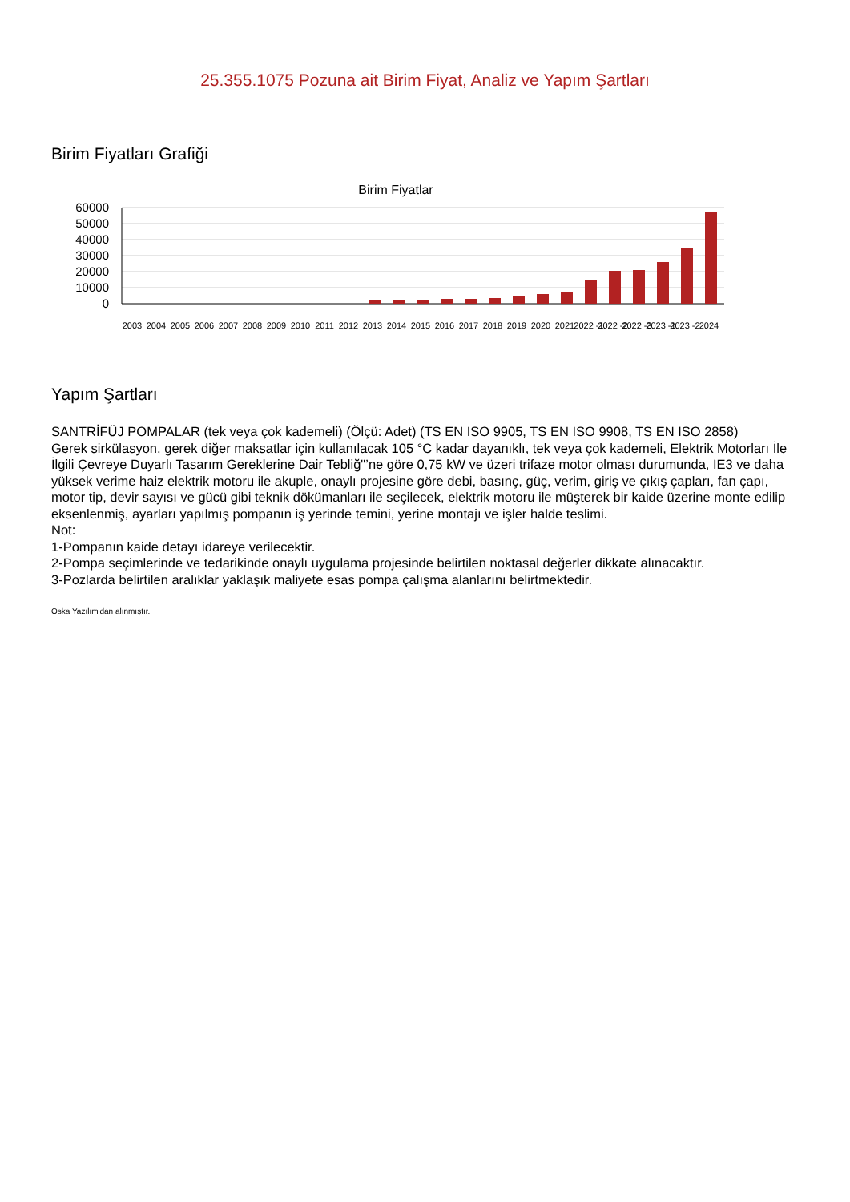25.355.1075 Pozuna ait Birim Fiyat, Analiz ve Yapım Şartları
Birim Fiyatları Grafiği
Birim Fiyatlar
60000
50000
40000
30000
20000
10000
0
2003
2004
2005
2006
2007
2008
2009
2010
2011
2012
2013
2014
2015
2016
2017
2018
2019
2020
2021
2022 -1
2022 -2
2022 -3
2023 -1
2023 -2
2024
Yapım Şartları
SANTRİFÜJ POMPALAR (tek veya çok kademeli) (Ölçü: Adet) (TS EN ISO 9905, TS EN ISO 9908, TS EN ISO 2858)
Gerek sirkülasyon, gerek diğer maksatlar için kullanılacak 105 °C kadar dayanıklı, tek veya çok kademeli, Elektrik Motorları İle İlgili Çevreye Duyarlı Tasarım Gereklerine Dair Tebliğ"’ne göre 0,75 kW ve üzeri trifaze motor olması durumunda, IE3 ve daha yüksek verime haiz elektrik motoru ile akuple, onaylı projesine göre debi, basınç, güç, verim, giriş ve çıkış çapları, fan çapı, motor tip, devir sayısı ve gücü gibi teknik dökümanları ile seçilecek, elektrik motoru ile müşterek bir kaide üzerine monte edilip eksenlenmiş, ayarları yapılmış pompanın iş yerinde temini, yerine montajı ve işler halde teslimi.
Not:
1-Pompanın kaide detayı idareye verilecektir.
2-Pompa seçimlerinde ve tedarikinde onaylı uygulama projesinde belirtilen noktasal değerler dikkate alınacaktır.
3-Pozlarda belirtilen aralıklar yaklaşık maliyete esas pompa çalışma alanlarını belirtmektedir.
Oska Yazılım'dan alınmıştır.